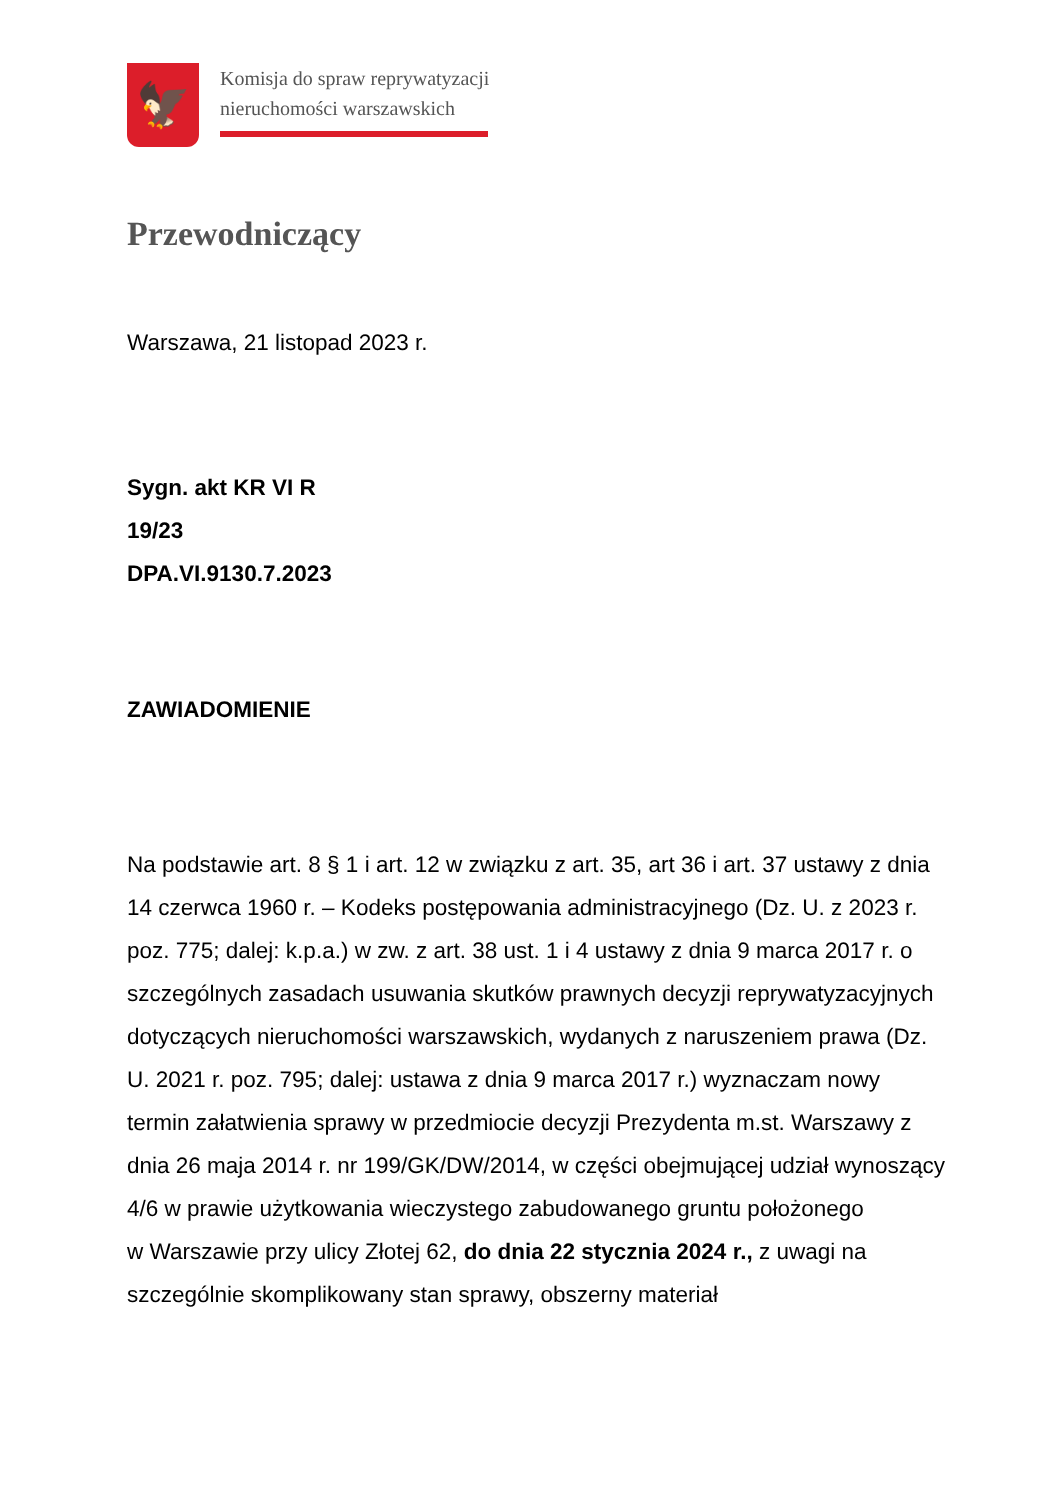🦅
Komisja do spraw reprywatyzacji
nieruchomości warszawskich
Przewodniczący
Warszawa, 21 listopad 2023 r.
Sygn. akt KR VI R
19/23
DPA.VI.9130.7.2023
ZAWIADOMIENIE
Na podstawie art. 8 § 1 i art. 12 w związku z art. 35, art 36 i art. 37 ustawy z dnia 14 czerwca 1960 r. – Kodeks postępowania administracyjnego (Dz. U. z 2023 r. poz. 775; dalej: k.p.a.) w zw. z art. 38 ust. 1 i 4 ustawy z dnia 9 marca 2017 r. o szczególnych zasadach usuwania skutków prawnych decyzji reprywatyzacyjnych dotyczących nieruchomości warszawskich, wydanych z naruszeniem prawa (Dz. U. 2021 r. poz. 795; dalej: ustawa z dnia 9 marca 2017 r.) wyznaczam nowy termin załatwienia sprawy w przedmiocie decyzji Prezydenta m.st. Warszawy z dnia 26 maja 2014 r. nr 199/GK/DW/2014, w części obejmującej udział wynoszący 4/6 w prawie użytkowania wieczystego zabudowanego gruntu położonego
w Warszawie przy ulicy Złotej 62, do dnia 22 stycznia 2024 r., z uwagi na szczególnie skomplikowany stan sprawy, obszerny materiał